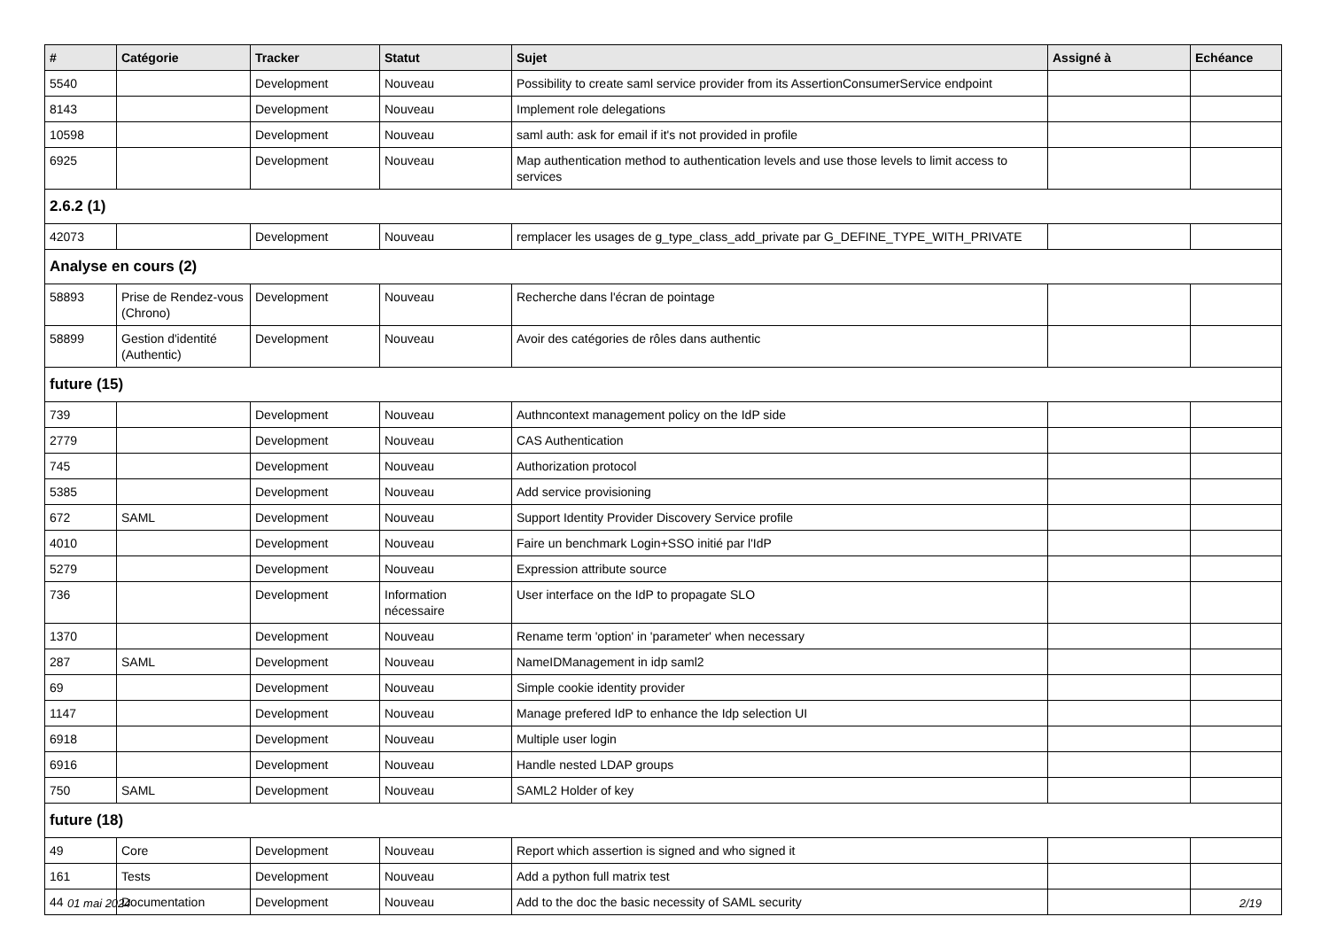| # | Catégorie | Tracker | Statut | Sujet | Assigné à | Echéance |
| --- | --- | --- | --- | --- | --- | --- |
| 5540 | | Development | Nouveau | Possibility to create saml service provider from its AssertionConsumerService endpoint | | |
| 8143 | | Development | Nouveau | Implement role delegations | | |
| 10598 | | Development | Nouveau | saml auth: ask for email if it's not provided in profile | | |
| 6925 | | Development | Nouveau | Map authentication method to authentication levels and use those levels to limit access to services | | |
| 2.6.2 (1) | | | | | | |
| 42073 | | Development | Nouveau | remplacer les usages de g_type_class_add_private par G_DEFINE_TYPE_WITH_PRIVATE | | |
| Analyse en cours (2) | | | | | | |
| 58893 | Prise de Rendez-vous (Chrono) | Development | Nouveau | Recherche dans l'écran de pointage | | |
| 58899 | Gestion d'identité (Authentic) | Development | Nouveau | Avoir des catégories de rôles dans authentic | | |
| future (15) | | | | | | |
| 739 | | Development | Nouveau | Authncontext management policy on the IdP side | | |
| 2779 | | Development | Nouveau | CAS Authentication | | |
| 745 | | Development | Nouveau | Authorization protocol | | |
| 5385 | | Development | Nouveau | Add service provisioning | | |
| 672 | SAML | Development | Nouveau | Support Identity Provider Discovery Service profile | | |
| 4010 | | Development | Nouveau | Faire un benchmark Login+SSO initié par l'IdP | | |
| 5279 | | Development | Nouveau | Expression attribute source | | |
| 736 | | Development | Information nécessaire | User interface on the IdP to propagate SLO | | |
| 1370 | | Development | Nouveau | Rename term 'option' in 'parameter' when necessary | | |
| 287 | SAML | Development | Nouveau | NameIDManagement in idp saml2 | | |
| 69 | | Development | Nouveau | Simple cookie identity provider | | |
| 1147 | | Development | Nouveau | Manage prefered IdP to enhance the Idp selection UI | | |
| 6918 | | Development | Nouveau | Multiple user login | | |
| 6916 | | Development | Nouveau | Handle nested LDAP groups | | |
| 750 | SAML | Development | Nouveau | SAML2 Holder of key | | |
| future (18) | | | | | | |
| 49 | Core | Development | Nouveau | Report which assertion is signed and who signed it | | |
| 161 | Tests | Development | Nouveau | Add a python full matrix test | | |
| 44 | Documentation | Development | Nouveau | Add to the doc the basic necessity of SAML security | | |
01 mai 2024 2/19